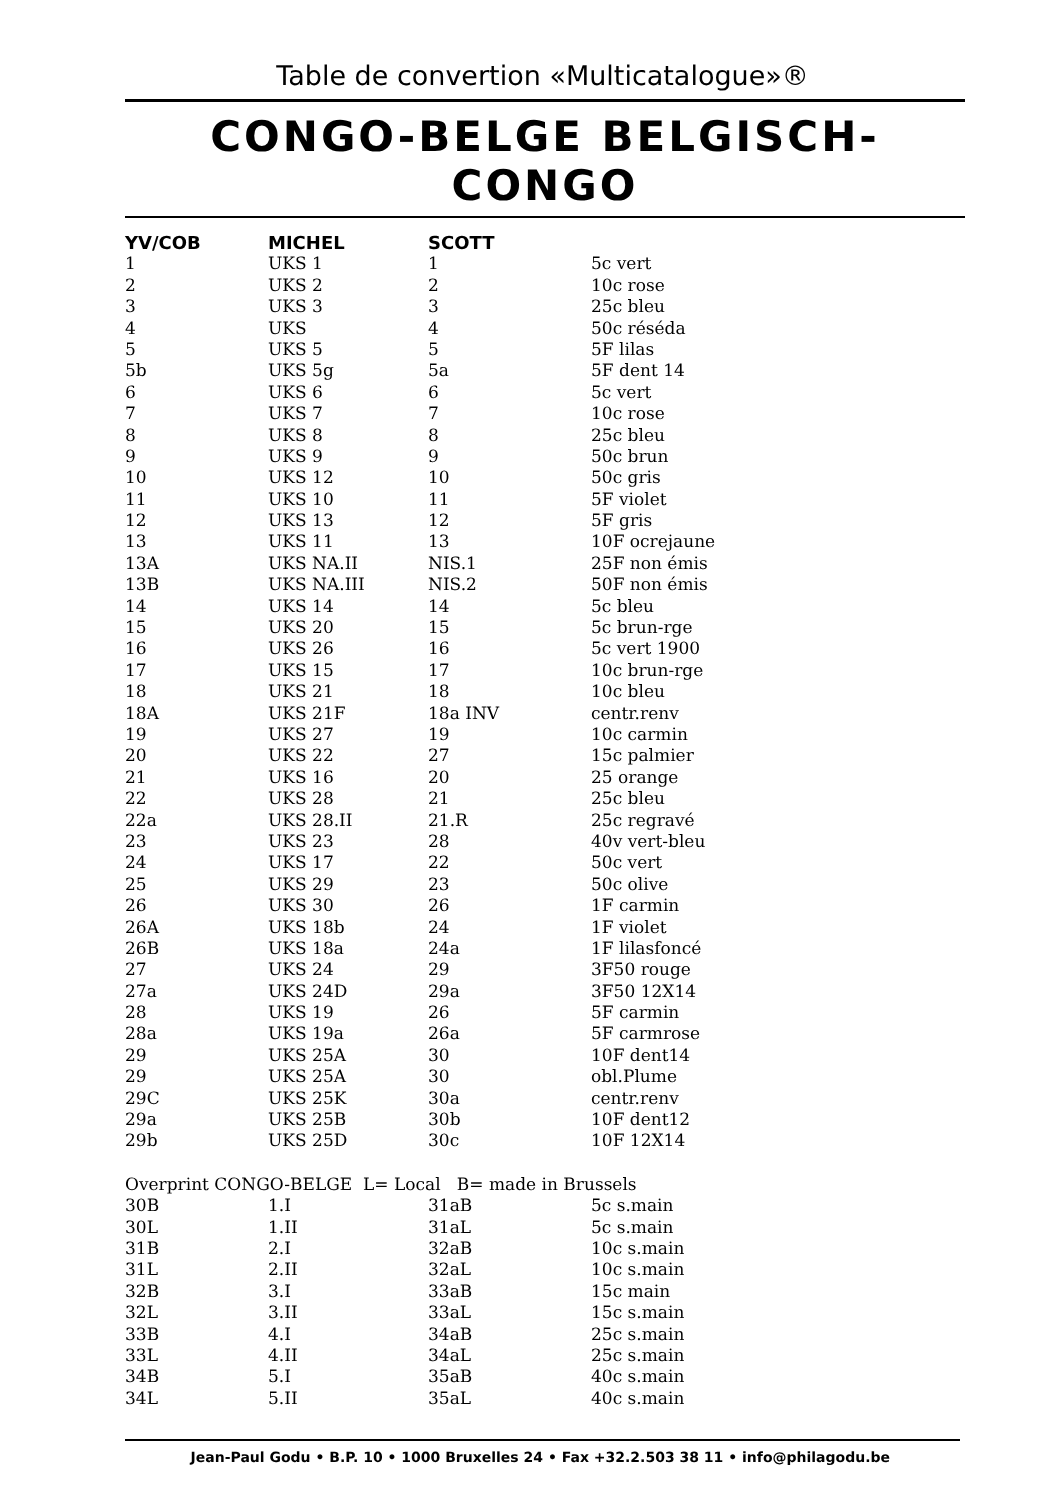Table de convertion «Multicatalogue»®
CONGO-BELGE BELGISCH-CONGO
| YV/COB | MICHEL | SCOTT | |
| --- | --- | --- | --- |
| 1 | UKS 1 | 1 | 5c vert |
| 2 | UKS 2 | 2 | 10c rose |
| 3 | UKS 3 | 3 | 25c bleu |
| 4 | UKS | 4 | 50c réséda |
| 5 | UKS 5 | 5 | 5F lilas |
| 5b | UKS 5g | 5a | 5F dent 14 |
| 6 | UKS 6 | 6 | 5c vert |
| 7 | UKS 7 | 7 | 10c rose |
| 8 | UKS 8 | 8 | 25c bleu |
| 9 | UKS 9 | 9 | 50c brun |
| 10 | UKS 12 | 10 | 50c gris |
| 11 | UKS 10 | 11 | 5F violet |
| 12 | UKS 13 | 12 | 5F gris |
| 13 | UKS 11 | 13 | 10F ocrejaune |
| 13A | UKS NA.II | NIS.1 | 25F non émis |
| 13B | UKS NA.III | NIS.2 | 50F non émis |
| 14 | UKS 14 | 14 | 5c bleu |
| 15 | UKS 20 | 15 | 5c brun-rge |
| 16 | UKS 26 | 16 | 5c vert 1900 |
| 17 | UKS 15 | 17 | 10c brun-rge |
| 18 | UKS 21 | 18 | 10c bleu |
| 18A | UKS 21F | 18a INV | centr.renv |
| 19 | UKS 27 | 19 | 10c carmin |
| 20 | UKS 22 | 27 | 15c palmier |
| 21 | UKS 16 | 20 | 25 orange |
| 22 | UKS 28 | 21 | 25c bleu |
| 22a | UKS 28.II | 21.R | 25c regravé |
| 23 | UKS 23 | 28 | 40v vert-bleu |
| 24 | UKS 17 | 22 | 50c vert |
| 25 | UKS 29 | 23 | 50c olive |
| 26 | UKS 30 | 26 | 1F carmin |
| 26A | UKS 18b | 24 | 1F violet |
| 26B | UKS 18a | 24a | 1F lilasfoncé |
| 27 | UKS 24 | 29 | 3F50 rouge |
| 27a | UKS 24D | 29a | 3F50 12X14 |
| 28 | UKS 19 | 26 | 5F carmin |
| 28a | UKS 19a | 26a | 5F carmrose |
| 29 | UKS 25A | 30 | 10F dent14 |
| 29 | UKS 25A | 30 | obl.Plume |
| 29C | UKS 25K | 30a | centr.renv |
| 29a | UKS 25B | 30b | 10F dent12 |
| 29b | UKS 25D | 30c | 10F 12X14 |
| Overprint CONGO-BELGE L= Local B= made in Brussels | | | |
| 30B | 1.I | 31aB | 5c s.main |
| 30L | 1.II | 31aL | 5c s.main |
| 31B | 2.I | 32aB | 10c s.main |
| 31L | 2.II | 32aL | 10c s.main |
| 32B | 3.I | 33aB | 15c main |
| 32L | 3.II | 33aL | 15c s.main |
| 33B | 4.I | 34aB | 25c s.main |
| 33L | 4.II | 34aL | 25c s.main |
| 34B | 5.I | 35aB | 40c s.main |
| 34L | 5.II | 35aL | 40c s.main |
Jean-Paul Godu • B.P. 10 • 1000 Bruxelles 24 • Fax +32.2.503 38 11 • info@philagodu.be